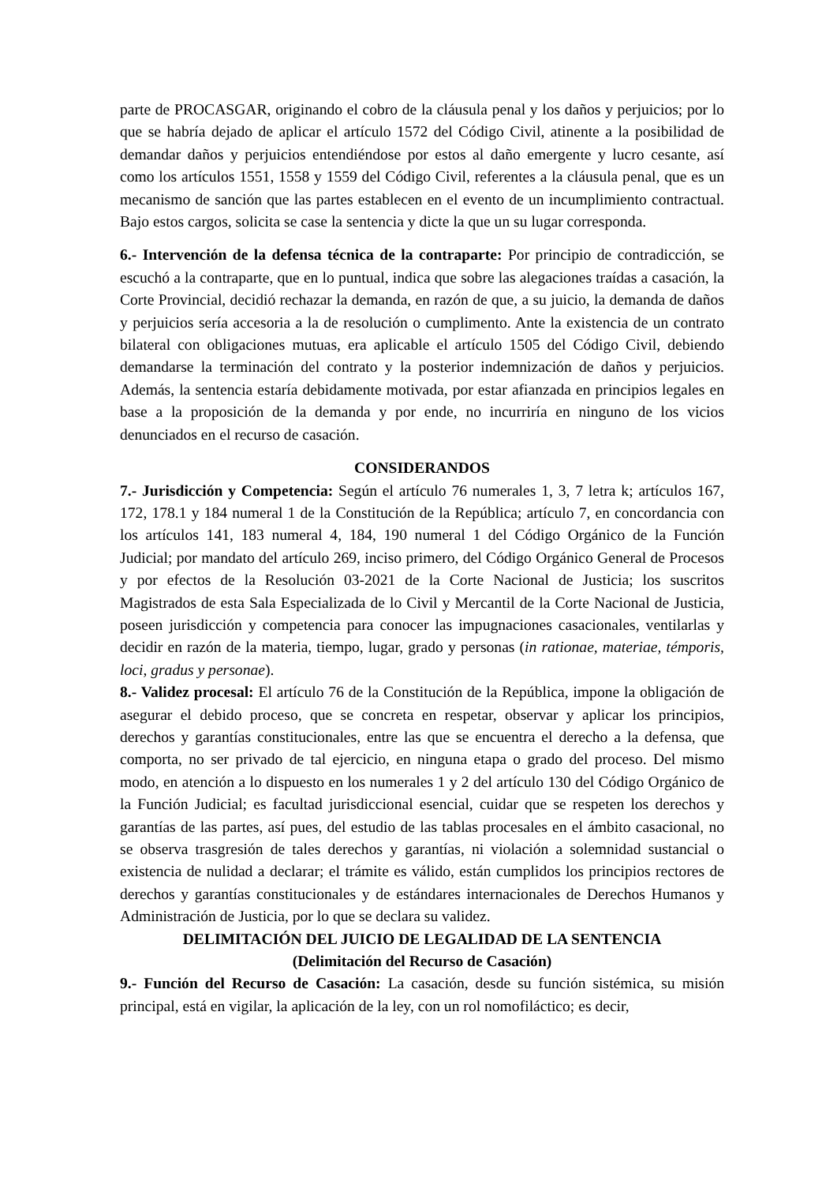parte de PROCASGAR, originando el cobro de la cláusula penal y los daños y perjuicios; por lo que se habría dejado de aplicar el artículo 1572 del Código Civil, atinente a la posibilidad de demandar daños y perjuicios entendiéndose por estos al daño emergente y lucro cesante, así como los artículos 1551, 1558 y 1559 del Código Civil, referentes a la cláusula penal, que es un mecanismo de sanción que las partes establecen en el evento de un incumplimiento contractual. Bajo estos cargos, solicita se case la sentencia y dicte la que un su lugar corresponda.
6.- Intervención de la defensa técnica de la contraparte: Por principio de contradicción, se escuchó a la contraparte, que en lo puntual, indica que sobre las alegaciones traídas a casación, la Corte Provincial, decidió rechazar la demanda, en razón de que, a su juicio, la demanda de daños y perjuicios sería accesoria a la de resolución o cumplimento. Ante la existencia de un contrato bilateral con obligaciones mutuas, era aplicable el artículo 1505 del Código Civil, debiendo demandarse la terminación del contrato y la posterior indemnización de daños y perjuicios. Además, la sentencia estaría debidamente motivada, por estar afianzada en principios legales en base a la proposición de la demanda y por ende, no incurriría en ninguno de los vicios denunciados en el recurso de casación.
CONSIDERANDOS
7.- Jurisdicción y Competencia: Según el artículo 76 numerales 1, 3, 7 letra k; artículos 167, 172, 178.1 y 184 numeral 1 de la Constitución de la República; artículo 7, en concordancia con los artículos 141, 183 numeral 4, 184, 190 numeral 1 del Código Orgánico de la Función Judicial; por mandato del artículo 269, inciso primero, del Código Orgánico General de Procesos y por efectos de la Resolución 03-2021 de la Corte Nacional de Justicia; los suscritos Magistrados de esta Sala Especializada de lo Civil y Mercantil de la Corte Nacional de Justicia, poseen jurisdicción y competencia para conocer las impugnaciones casacionales, ventilarlas y decidir en razón de la materia, tiempo, lugar, grado y personas (in rationae, materiae, témporis, loci, gradus y personae).
8.- Validez procesal: El artículo 76 de la Constitución de la República, impone la obligación de asegurar el debido proceso, que se concreta en respetar, observar y aplicar los principios, derechos y garantías constitucionales, entre las que se encuentra el derecho a la defensa, que comporta, no ser privado de tal ejercicio, en ninguna etapa o grado del proceso. Del mismo modo, en atención a lo dispuesto en los numerales 1 y 2 del artículo 130 del Código Orgánico de la Función Judicial; es facultad jurisdiccional esencial, cuidar que se respeten los derechos y garantías de las partes, así pues, del estudio de las tablas procesales en el ámbito casacional, no se observa trasgresión de tales derechos y garantías, ni violación a solemnidad sustancial o existencia de nulidad a declarar; el trámite es válido, están cumplidos los principios rectores de derechos y garantías constitucionales y de estándares internacionales de Derechos Humanos y Administración de Justicia, por lo que se declara su validez.
DELIMITACIÓN DEL JUICIO DE LEGALIDAD DE LA SENTENCIA
(Delimitación del Recurso de Casación)
9.- Función del Recurso de Casación: La casación, desde su función sistémica, su misión principal, está en vigilar, la aplicación de la ley, con un rol nomofiláctico; es decir,